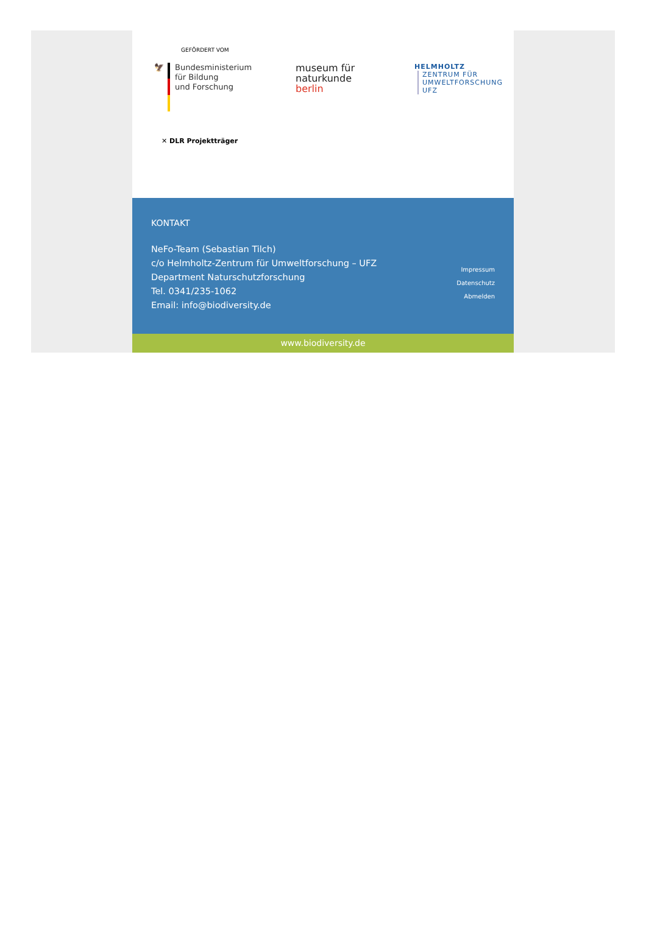GEFÖRDERT VOM
🦅 Bundesministerium
für Bildung
und Forschung
museum für
naturkunde
berlin
HELMHOLTZ
ZENTRUM FÜR
UMWELTFORSCHUNG
UFZ
✕ DLR Projektträger
KONTAKT
NeFo-Team (Sebastian Tilch)
c/o Helmholtz-Zentrum für Umweltforschung – UFZ
Department Naturschutzforschung
Tel. 0341/235-1062
Email: info@biodiversity.de
Impressum
Datenschutz
Abmelden
www.biodiversity.de